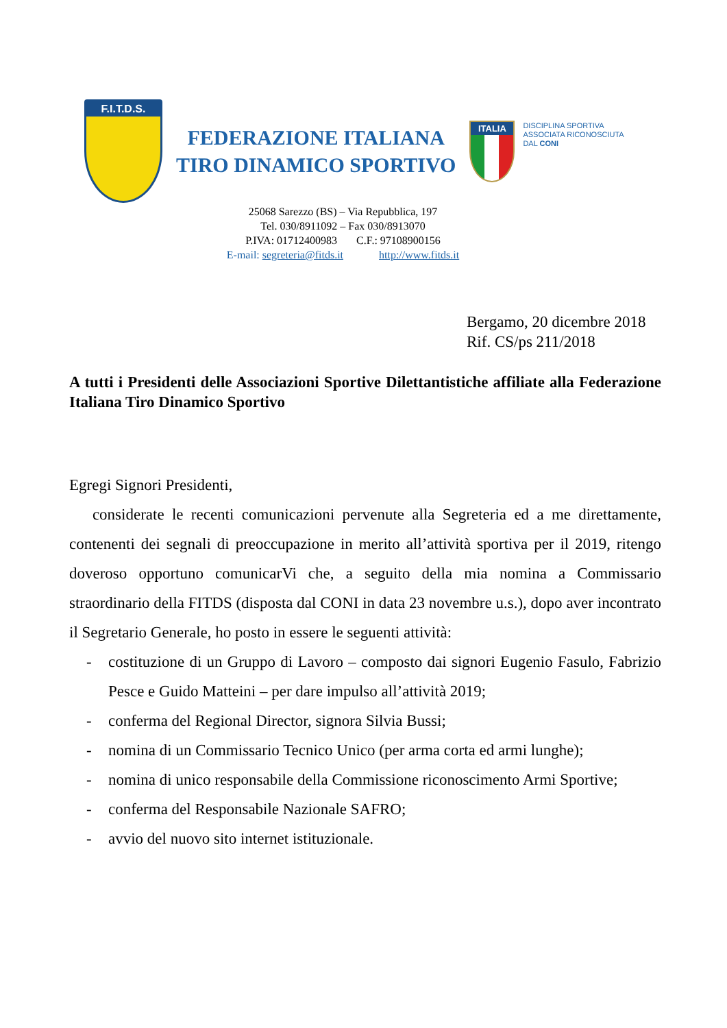F.I.T.D.S.
FEDERAZIONE ITALIANA
TIRO DINAMICO SPORTIVO
ITALIA
DISCIPLINA SPORTIVA
ASSOCIATA RICONOSCIUTA
DAL CONI
25068 Sarezzo (BS) – Via Repubblica, 197
Tel. 030/8911092 – Fax 030/8913070
P.IVA: 01712400983 C.F.: 97108900156
E-mail: segreteria@fitds.it http://www.fitds.it
Bergamo, 20 dicembre 2018
Rif. CS/ps 211/2018
A tutti i Presidenti delle Associazioni Sportive Dilettantistiche affiliate alla Federazione Italiana Tiro Dinamico Sportivo
Egregi Signori Presidenti,
considerate le recenti comunicazioni pervenute alla Segreteria ed a me direttamente, contenenti dei segnali di preoccupazione in merito all’attività sportiva per il 2019, ritengo doveroso opportuno comunicarVi che, a seguito della mia nomina a Commissario straordinario della FITDS (disposta dal CONI in data 23 novembre u.s.), dopo aver incontrato il Segretario Generale, ho posto in essere le seguenti attività:
- costituzione di un Gruppo di Lavoro – composto dai signori Eugenio Fasulo, Fabrizio Pesce e Guido Matteini – per dare impulso all’attività 2019;
- conferma del Regional Director, signora Silvia Bussi;
- nomina di un Commissario Tecnico Unico (per arma corta ed armi lunghe);
- nomina di unico responsabile della Commissione riconoscimento Armi Sportive;
- conferma del Responsabile Nazionale SAFRO;
- avvio del nuovo sito internet istituzionale.